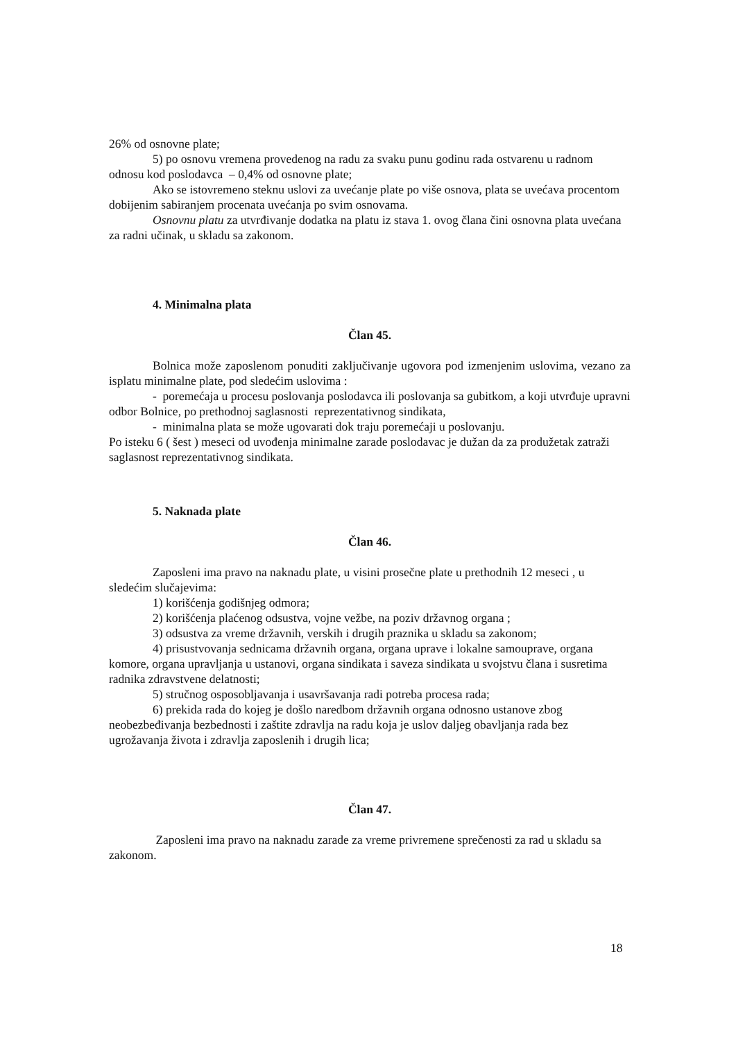26% od osnovne plate;
5) po osnovu vremena provedenog na radu za svaku punu godinu rada ostvarenu u radnom odnosu kod poslodavca – 0,4% od osnovne plate;
Ako se istovremeno steknu uslovi za uvećanje plate po više osnova, plata se uvećava procentom dobijenim sabiranjem procenata uvećanja po svim osnovama.
Osnovnu platu za utvrđivanje dodatka na platu iz stava 1. ovog člana čini osnovna plata uvećana za radni učinak, u skladu sa zakonom.
4. Minimalna plata
Član 45.
Bolnica može zaposlenom ponuditi zaključivanje ugovora pod izmenjenim uslovima, vezano za isplatu minimalne plate, pod sledećim uslovima :
- poremećaja u procesu poslovanja poslodavca ili poslovanja sa gubitkom, a koji utvrđuje upravni odbor Bolnice, po prethodnoj saglasnosti reprezentativnog sindikata,
- minimalna plata se može ugovarati dok traju poremećaji u poslovanju.
Po isteku 6 ( šest ) meseci od uvođenja minimalne zarade poslodavac je dužan da za produžetak zatraži saglasnost reprezentativnog sindikata.
5. Naknada plate
Član 46.
Zaposleni ima pravo na naknadu plate, u visini prosečne plate u prethodnih 12 meseci , u sledećim slučajevima:
1) korišćenja godišnjeg odmora;
2) korišćenja plaćenog odsustva, vojne vežbe, na poziv državnog organa ;
3) odsustva za vreme državnih, verskih i drugih praznika u skladu sa zakonom;
4) prisustvovanja sednicama državnih organa, organa uprave i lokalne samouprave, organa komore, organa upravljanja u ustanovi, organa sindikata i saveza sindikata u svojstvu člana i susretima radnika zdravstvene delatnosti;
5) stručnog osposobljavanja i usavršavanja radi potreba procesa rada;
6) prekida rada do kojeg je došlo naredbom državnih organa odnosno ustanove zbog neobezbeđivanja bezbednosti i zaštite zdravlja na radu koja je uslov daljeg obavljanja rada bez ugrožavanja života i zdravlja zaposlenih i drugih lica;
Član 47.
Zaposleni ima pravo na naknadu zarade za vreme privremene sprečenosti za rad u skladu sa zakonom.
18